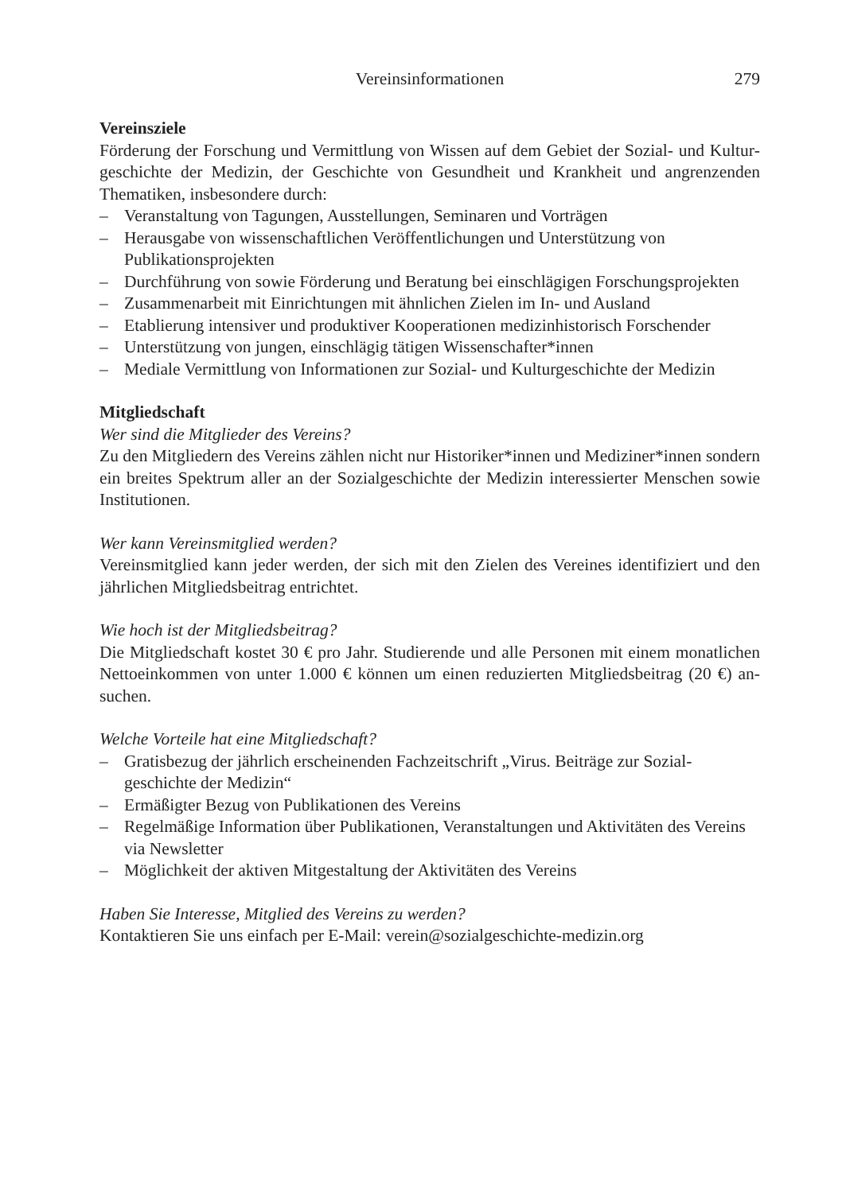Vereinsinformationen
279
Vereinsziele
Förderung der Forschung und Vermittlung von Wissen auf dem Gebiet der Sozial- und Kultur­geschichte der Medizin, der Geschichte von Gesundheit und Krankheit und angrenzenden Thematiken, insbesondere durch:
– Veranstaltung von Tagungen, Ausstellungen, Seminaren und Vorträgen
– Herausgabe von wissenschaftlichen Veröffentlichungen und Unterstützung von
Publikationsprojekten
– Durchführung von sowie Förderung und Beratung bei einschlägigen Forschungsprojekten
– Zusammenarbeit mit Einrichtungen mit ähnlichen Zielen im In- und Ausland
– Etablierung intensiver und produktiver Kooperationen medizinhistorisch Forschender
– Unterstützung von jungen, einschlägig tätigen Wissenschafter*innen
– Mediale Vermittlung von Informationen zur Sozial- und Kulturgeschichte der Medizin
Mitgliedschaft
Wer sind die Mitglieder des Vereins?
Zu den Mitgliedern des Vereins zählen nicht nur Historiker*innen und Mediziner*innen son­dern ein breites Spektrum aller an der Sozialgeschichte der Medizin interessierter Menschen sowie Institutionen.
Wer kann Vereinsmitglied werden?
Vereinsmitglied kann jeder werden, der sich mit den Zielen des Vereines identifiziert und den jährlichen Mitgliedsbeitrag entrichtet.
Wie hoch ist der Mitgliedsbeitrag?
Die Mitgliedschaft kostet 30 € pro Jahr. Studierende und alle Personen mit einem monatlichen Nettoeinkommen von unter 1.000 € können um einen reduzierten Mitgliedsbeitrag (20 €) an­suchen.
Welche Vorteile hat eine Mitgliedschaft?
– Gratisbezug der jährlich erscheinenden Fachzeitschrift „Virus. Beiträge zur Sozial-
geschichte der Medizin“
– Ermäßigter Bezug von Publikationen des Vereins
– Regelmäßige Information über Publikationen, Veranstaltungen und Aktivitäten des Vereins via Newsletter
– Möglichkeit der aktiven Mitgestaltung der Aktivitäten des Vereins
Haben Sie Interesse, Mitglied des Vereins zu werden?
Kontaktieren Sie uns einfach per E-Mail: verein@sozialgeschichte-medizin.org